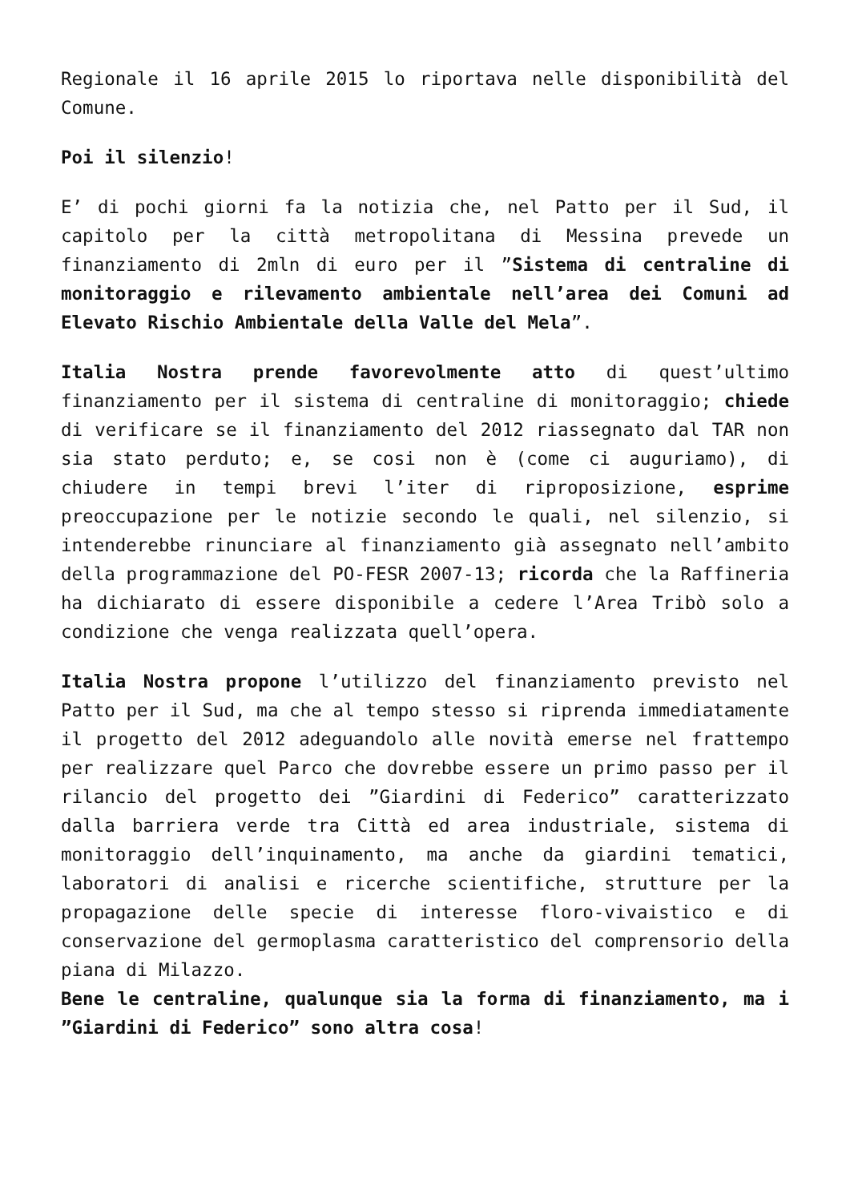Regionale il 16 aprile 2015 lo riportava nelle disponibilità del Comune.
Poi il silenzio!
E’ di pochi giorni fa la notizia che, nel Patto per il Sud, il capitolo per la città metropolitana di Messina prevede un finanziamento di 2mln di euro per il ”Sistema di centraline di monitoraggio e rilevamento ambientale nell’area dei Comuni ad Elevato Rischio Ambientale della Valle del Mela”.
Italia Nostra prende favorevolmente atto di quest’ultimo finanziamento per il sistema di centraline di monitoraggio; chiede di verificare se il finanziamento del 2012 riassegnato dal TAR non sia stato perduto; e, se cosi non è (come ci auguriamo), di chiudere in tempi brevi l’iter di riproposizione, esprime preoccupazione per le notizie secondo le quali, nel silenzio, si intenderebbe rinunciare al finanziamento già assegnato nell’ambito della programmazione del PO-FESR 2007-13; ricorda che la Raffineria ha dichiarato di essere disponibile a cedere l’Area Tribò solo a condizione che venga realizzata quell’opera.
Italia Nostra propone l’utilizzo del finanziamento previsto nel Patto per il Sud, ma che al tempo stesso si riprenda immediatamente il progetto del 2012 adeguandolo alle novità emerse nel frattempo per realizzare quel Parco che dovrebbe essere un primo passo per il rilancio del progetto dei ”Giardini di Federico” caratterizzato dalla barriera verde tra Città ed area industriale, sistema di monitoraggio dell’inquinamento, ma anche da giardini tematici, laboratori di analisi e ricerche scientifiche, strutture per la propagazione delle specie di interesse floro-vivaistico e di conservazione del germoplasma caratteristico del comprensorio della piana di Milazzo.
Bene le centraline, qualunque sia la forma di finanziamento, ma i ”Giardini di Federico” sono altra cosa!